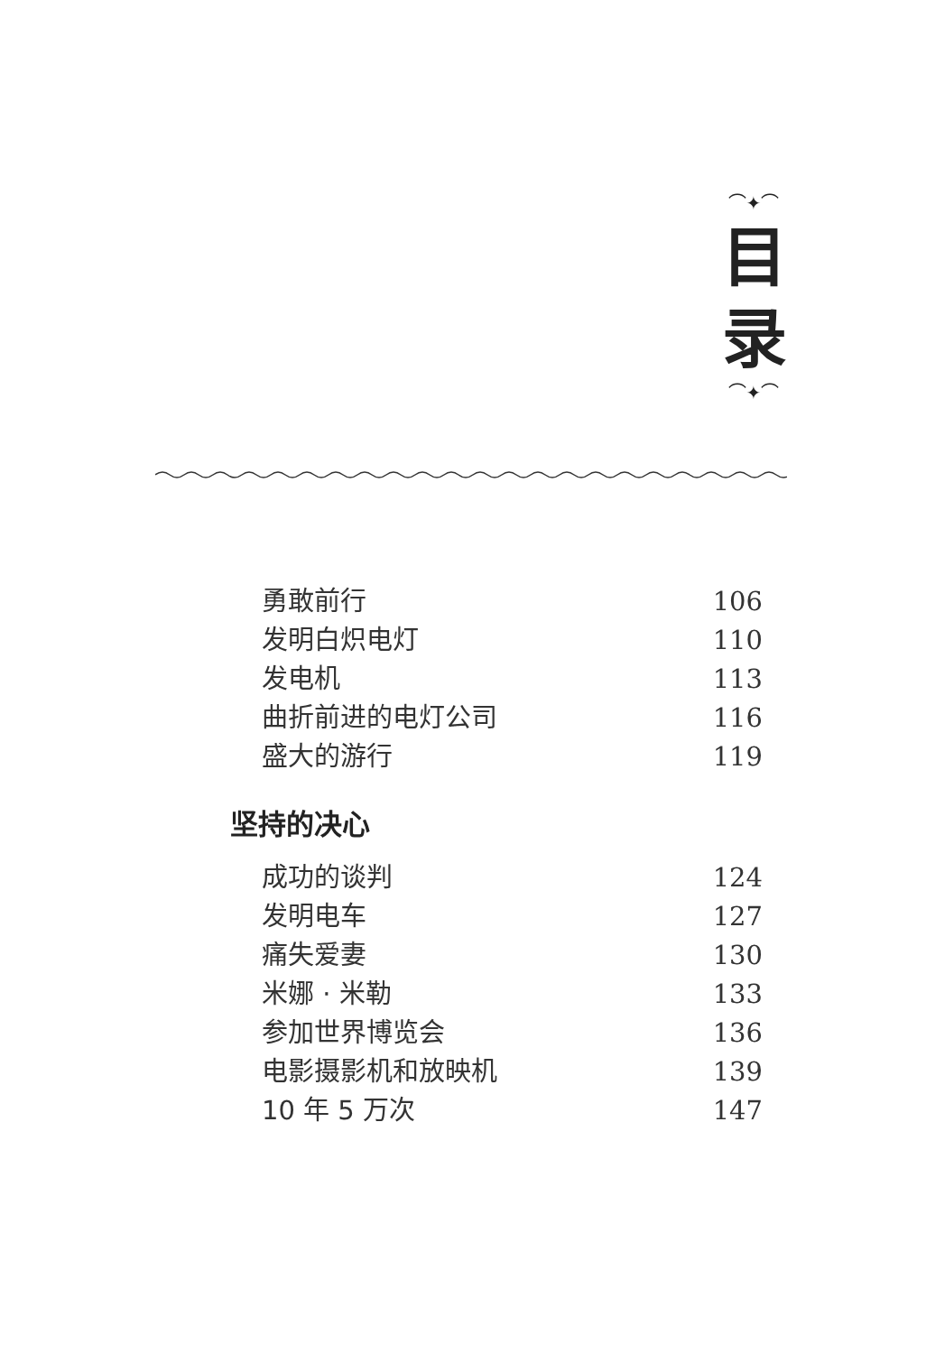⌒✦⌒
目
录
⌒✦⌒
勇敢前行 106
发明白炽电灯 110
发电机 113
曲折前进的电灯公司 116
盛大的游行 119
坚持的决心
成功的谈判 124
发明电车 127
痛失爱妻 130
米娜 · 米勒 133
参加世界博览会 136
电影摄影机和放映机 139
10 年 5 万次 147